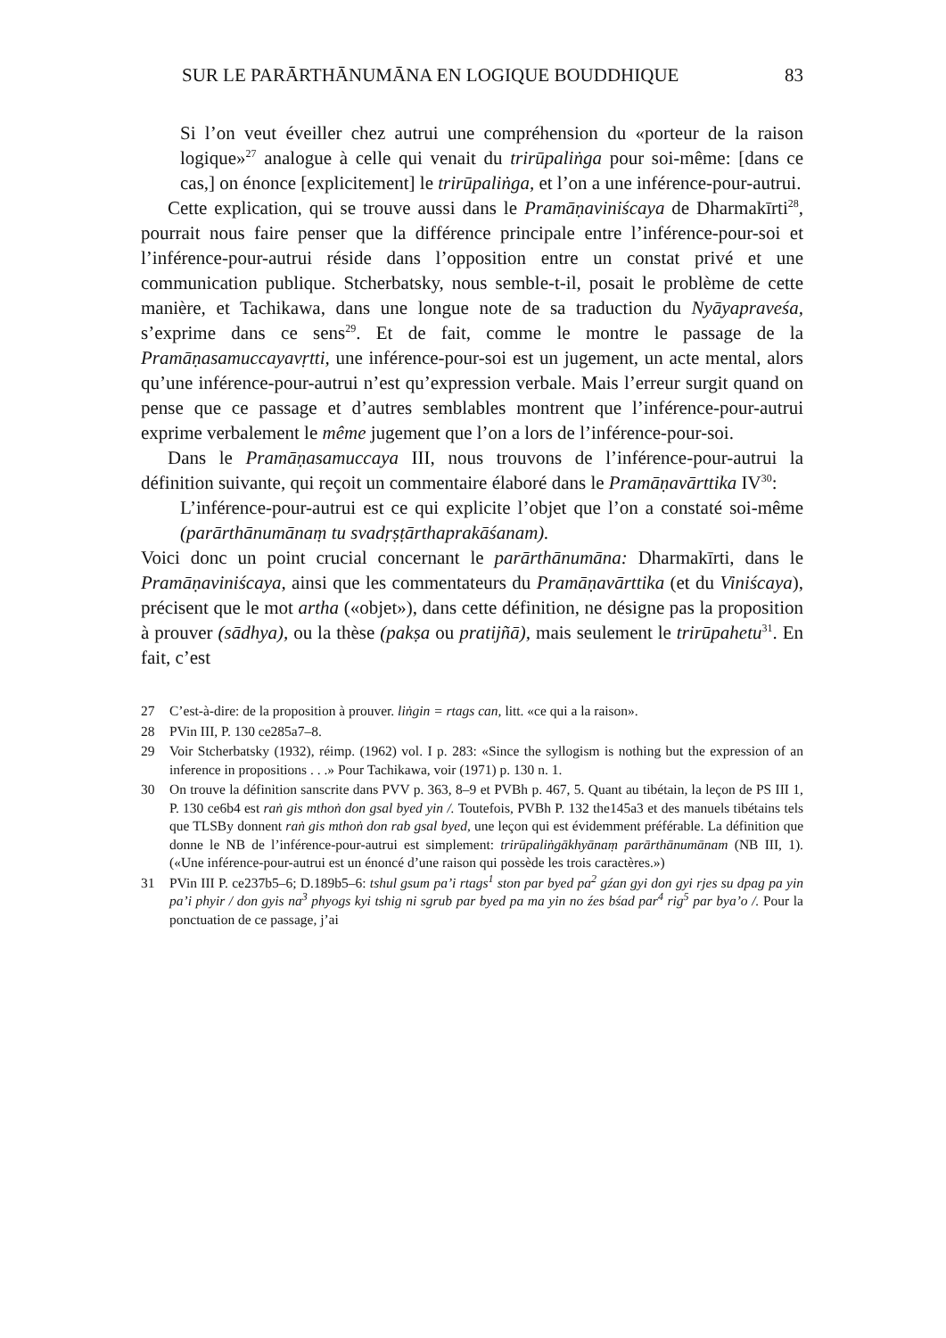SUR LE PARĀRTHĀNUMĀNA EN LOGIQUE BOUDDHIQUE 83
Si l’on veut éveiller chez autrui une compréhension du «porteur de la raison logique»<sup>27</sup> analogue à celle qui venait du trirūpaliṅga pour soi-même: [dans ce cas,] on énonce [explicitement] le trirūpaliṅga, et l’on a une inférence-pour-autrui.
Cette explication, qui se trouve aussi dans le Pramāṇaviniścaya de Dharmakīrti<sup>28</sup>, pourrait nous faire penser que la différence principale entre l’inférence-pour-soi et l’inférence-pour-autrui réside dans l’opposition entre un constat privé et une communication publique. Stcherbatsky, nous semble-t-il, posait le problème de cette manière, et Tachikawa, dans une longue note de sa traduction du Nyāyapraveśa, s’exprime dans ce sens<sup>29</sup>. Et de fait, comme le montre le passage de la Pramāṇasamuccayavṛtti, une inférence-pour-soi est un jugement, un acte mental, alors qu’une inférence-pour-autrui n’est qu’expression verbale. Mais l’erreur surgit quand on pense que ce passage et d’autres semblables montrent que l’inférence-pour-autrui exprime verbalement le même jugement que l’on a lors de l’inférence-pour-soi.
Dans le Pramāṇasamuccaya III, nous trouvons de l’inférence-pour-autrui la définition suivante, qui reçoit un commentaire élaboré dans le Pramāṇavārttika IV<sup>30</sup>:
L’inférence-pour-autrui est ce qui explicite l’objet que l’on a constaté soi-même (parārthānumānaṃ tu svadṛṣṭārthaprakāśanam).
Voici donc un point crucial concernant le parārthānumāna: Dharmakīrti, dans le Pramāṇaviniścaya, ainsi que les commentateurs du Pramāṇavārttika (et du Viniścaya), précisent que le mot artha («objet»), dans cette définition, ne désigne pas la proposition à prouver (sādhya), ou la thèse (pakṣa ou pratijñā), mais seulement le trirūpahetu<sup>31</sup>. En fait, c’est
27 C’est-à-dire: de la proposition à prouver. liṅgin = rtags can, litt. «ce qui a la raison».
28 PVin III, P. 130 ce285a7–8.
29 Voir Stcherbatsky (1932), réimp. (1962) vol. I p. 283: «Since the syllogism is nothing but the expression of an inference in propositions . . .» Pour Tachikawa, voir (1971) p. 130 n. 1.
30 On trouve la définition sanscrite dans PVV p. 363, 8–9 et PVBh p. 467, 5. Quant au tibétain, la leçon de PS III 1, P. 130 ce6b4 est raṅ gis mthoṅ don gsal byed yin /. Toutefois, PVBh P. 132 the145a3 et des manuels tibétains tels que TLSBy donnent raṅ gis mthoṅ don rab gsal byed, une leçon qui est évidemment préférable. La définition que donne le NB de l’inférence-pour-autrui est simplement: trirūpaliṅgākhyānaṃ parārthānumānam (NB III, 1). («Une inférence-pour-autrui est un énoncé d’une raison qui possède les trois caractères.»)
31 PVin III P. ce237b5–6; D.189b5–6: tshul gsum pa’i rtags<sup>1</sup> ston par byed pa<sup>2</sup> gźan gyi don gyi rjes su dpag pa yin pa’i phyir / don gyis na<sup>3</sup> phyogs kyi tshig ni sgrub par byed pa ma yin no źes bśad par<sup>4</sup> rig<sup>5</sup> par bya’o /. Pour la ponctuation de ce passage, j’ai